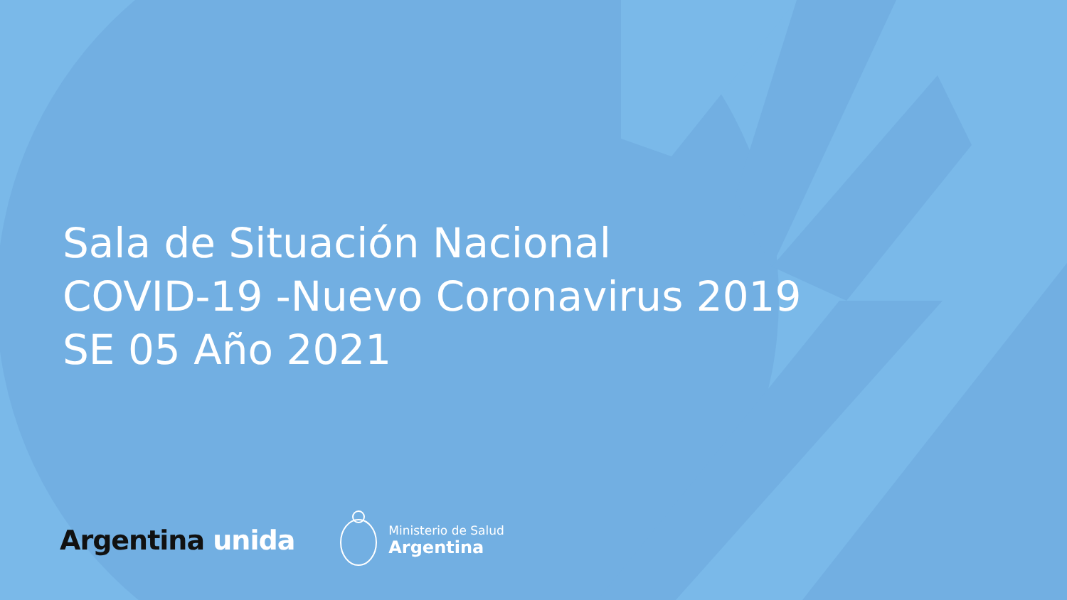Sala de Situación Nacional
COVID-19 -Nuevo Coronavirus 2019
SE 05 Año 2021
Argentina unida
Ministerio de Salud
Argentina